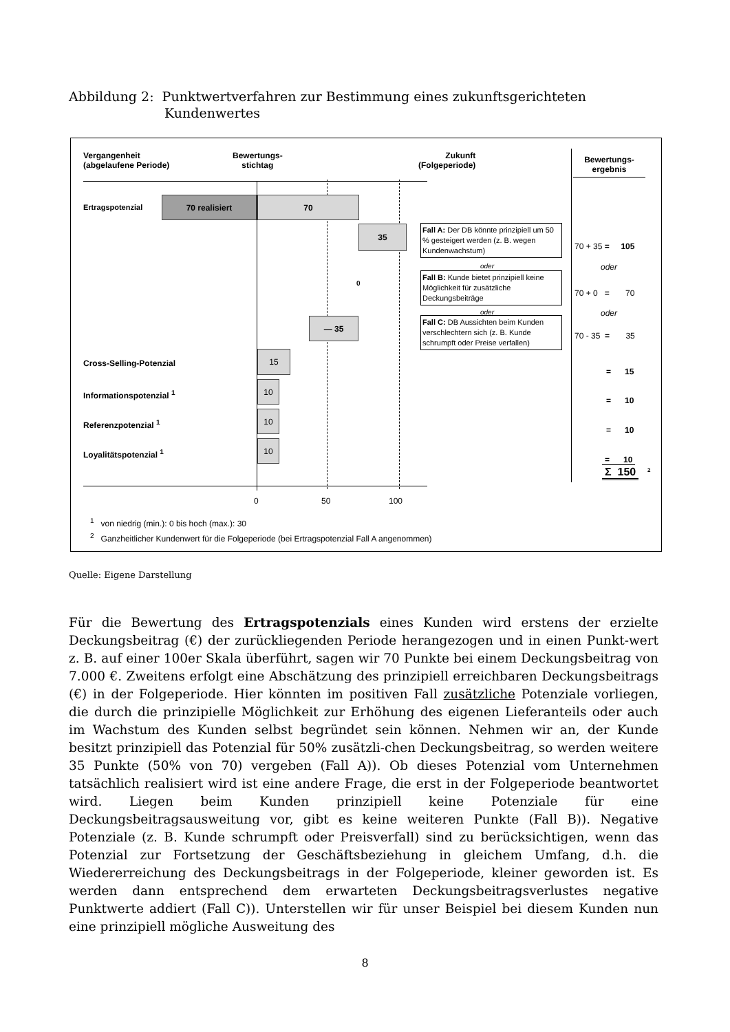Abbildung 2: Punktwertverfahren zur Bestimmung eines zukunftsgerichteten
Kundenwertes
Vergangenheit
(abgelaufene Periode)
Bewertungs-
stichtag
Zukunft
(Folgeperiode)
Bewertungs-
ergebnis
Ertragspotenzial
70 realisiert 70
35
Fall A: Der DB könnte prinzipiell um 50 % gesteigert werden (z. B. wegen Kundenwachstum)
oder
0
Fall B: Kunde bietet prinzipiell keine Möglichkeit für zusätzliche Deckungsbeiträge
oder
— 35
Fall C: DB Aussichten beim Kunden verschlechtern sich (z. B. Kunde schrumpft oder Preise verfallen)
70 + 35 = 105
oder
70 + 0 = 70
oder
70 - 35 = 35
Cross-Selling-Potenzial
15
Informationspotenzial <sup>1</sup>
10
Referenzpotenzial <sup>1</sup>
10
Loyalitätspotenzial <sup>1</sup>
10
= 15
= 10
= 10
= 10
Σ 150 2
0 50 100
<sup>1</sup> von niedrig (min.): 0 bis hoch (max.): 30
<sup>2</sup> Ganzheitlicher Kundenwert für die Folgeperiode (bei Ertragspotenzial Fall A angenommen)
Quelle: Eigene Darstellung
Für die Bewertung des Ertragspotenzials eines Kunden wird erstens der erzielte Deckungsbeitrag (€) der zurückliegenden Periode herangezogen und in einen Punkt-wert z. B. auf einer 100er Skala überführt, sagen wir 70 Punkte bei einem Deckungsbeitrag von 7.000 €. Zweitens erfolgt eine Abschätzung des prinzipiell erreichbaren Deckungsbeitrags (€) in der Folgeperiode. Hier könnten im positiven Fall zusätzliche Potenziale vorliegen, die durch die prinzipielle Möglichkeit zur Erhöhung des eigenen Lieferanteils oder auch im Wachstum des Kunden selbst begründet sein können. Nehmen wir an, der Kunde besitzt prinzipiell das Potenzial für 50% zusätzli-chen Deckungsbeitrag, so werden weitere 35 Punkte (50% von 70) vergeben (Fall A)). Ob dieses Potenzial vom Unternehmen tatsächlich realisiert wird ist eine andere Frage, die erst in der Folgeperiode beantwortet wird. Liegen beim Kunden prinzipiell keine Potenziale für eine Deckungsbeitragsausweitung vor, gibt es keine weiteren Punkte (Fall B)). Negative Potenziale (z. B. Kunde schrumpft oder Preisverfall) sind zu berücksichtigen, wenn das Potenzial zur Fortsetzung der Geschäftsbeziehung in gleichem Umfang, d.h. die Wiedererreichung des Deckungsbeitrags in der Folgeperiode, kleiner geworden ist. Es werden dann entsprechend dem erwarteten Deckungsbeitragsverlustes negative Punktwerte addiert (Fall C)). Unterstellen wir für unser Beispiel bei diesem Kunden nun eine prinzipiell mögliche Ausweitung des
8